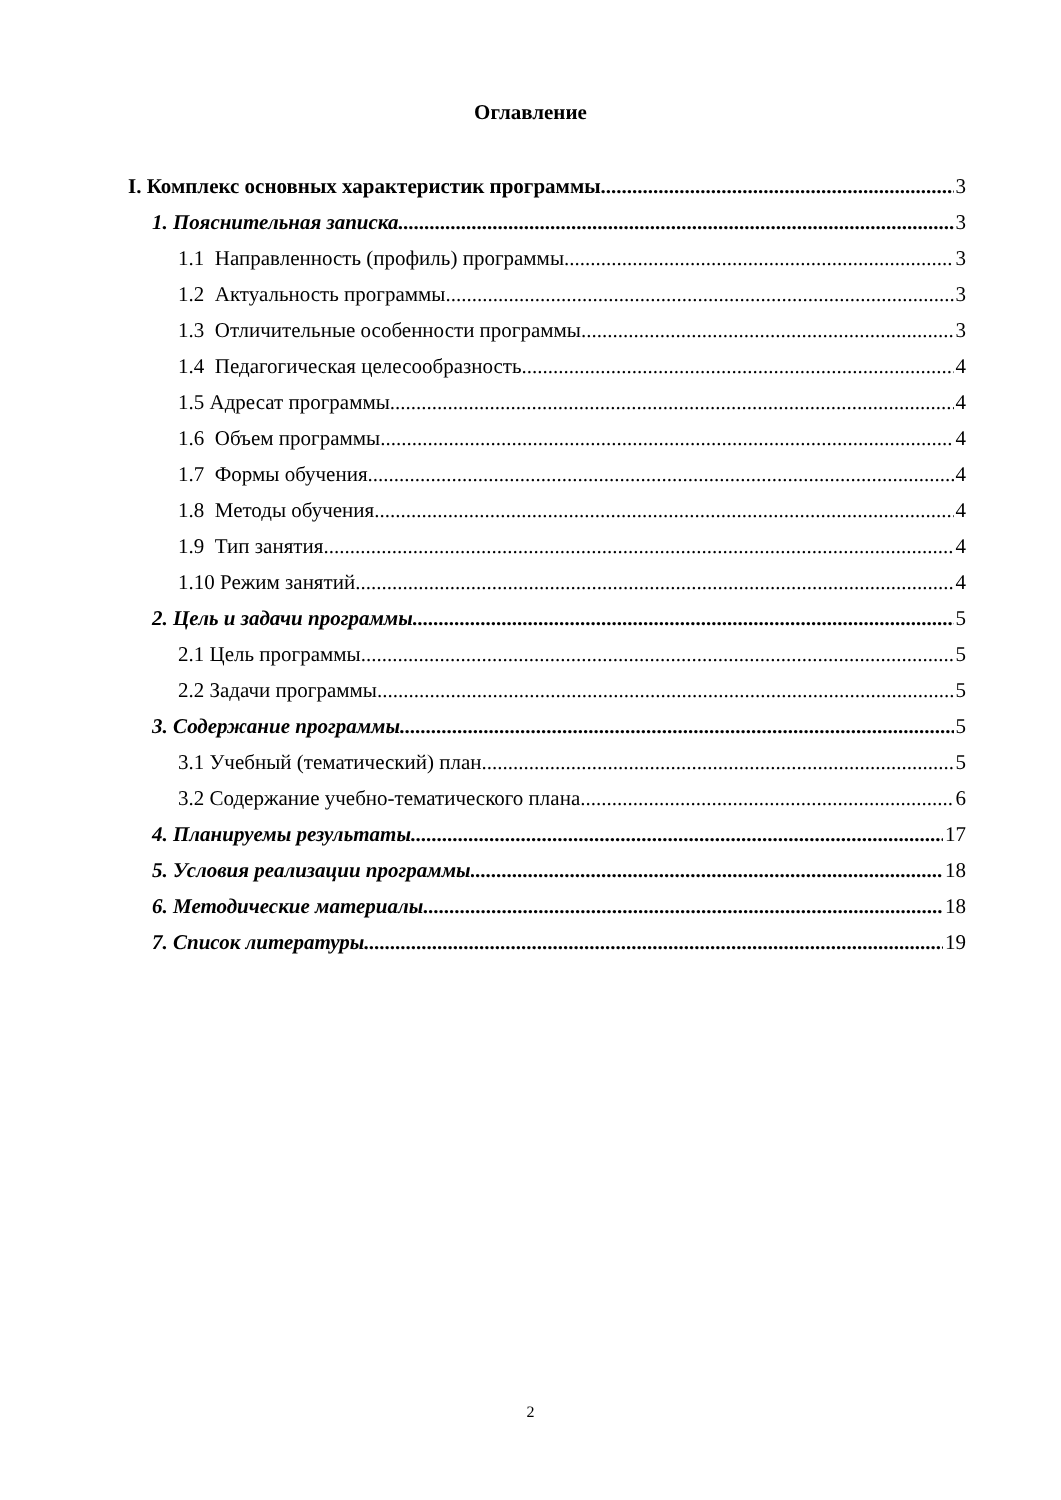Оглавление
I. Комплекс основных характеристик программы 3
1. Пояснительная записка 3
1.1 Направленность (профиль) программы 3
1.2 Актуальность программы 3
1.3 Отличительные особенности программы 3
1.4 Педагогическая целесообразность 4
1.5 Адресат программы 4
1.6 Объем программы 4
1.7 Формы обучения 4
1.8 Методы обучения 4
1.9 Тип занятия 4
1.10 Режим занятий 4
2. Цель и задачи программы 5
2.1 Цель программы 5
2.2 Задачи программы 5
3. Содержание программы 5
3.1 Учебный (тематический) план 5
3.2 Содержание учебно-тематического плана 6
4. Планируемы результаты 17
5. Условия реализации программы 18
6. Методические материалы 18
7. Список литературы 19
2